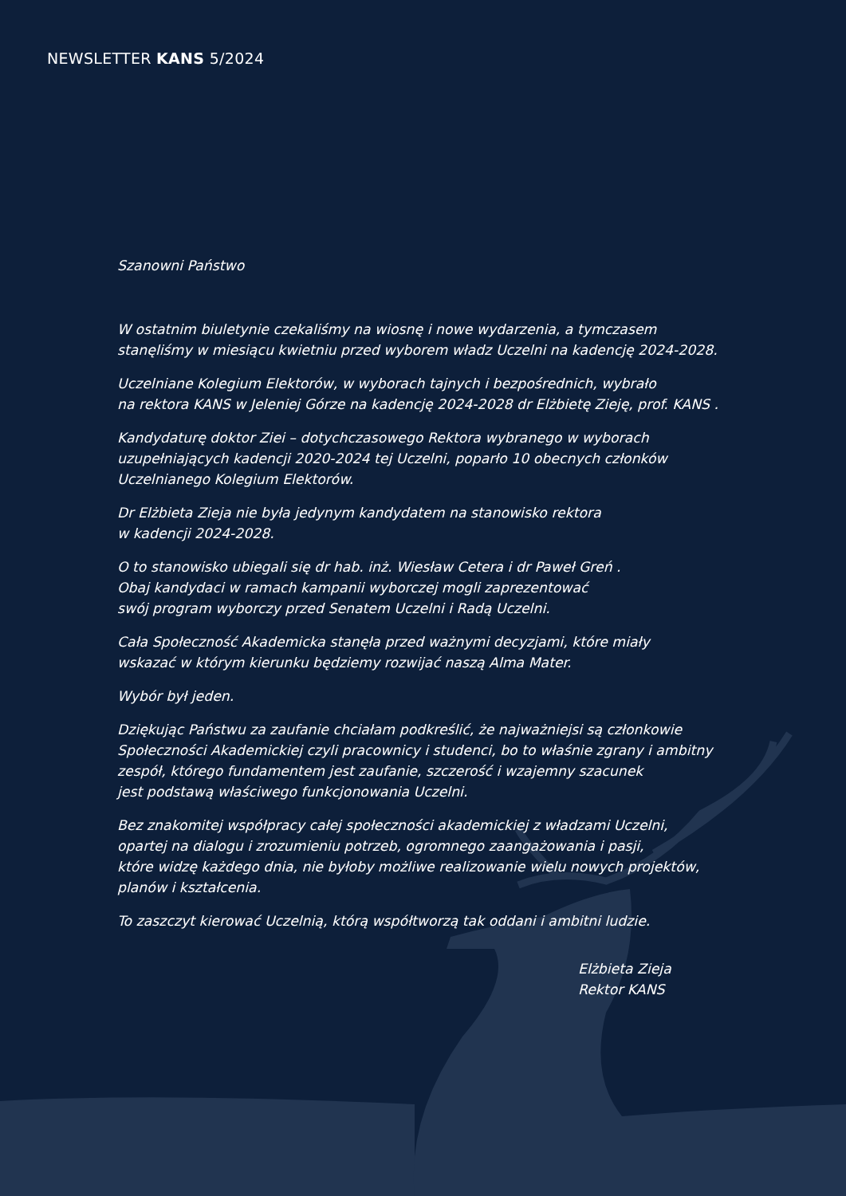NEWSLETTER KANS 5/2024
Szanowni Państwo
W ostatnim biuletynie czekaliśmy na wiosnę i nowe wydarzenia, a tymczasem
stanęliśmy w miesiącu kwietniu przed wyborem władz Uczelni na kadencję 2024-2028.
Uczelniane Kolegium Elektorów, w wyborach tajnych i bezpośrednich, wybrało
na rektora KANS w Jeleniej Górze na kadencję 2024-2028 dr Elżbietę Zieję, prof. KANS .
Kandydaturę doktor Ziei – dotychczasowego Rektora wybranego w wyborach
uzupełniających kadencji 2020-2024 tej Uczelni, poparło 10 obecnych członków
Uczelnianego Kolegium Elektorów.
Dr Elżbieta Zieja nie była jedynym kandydatem na stanowisko rektora
w kadencji 2024-2028.
O to stanowisko ubiegali się dr hab. inż. Wiesław Cetera i dr Paweł Greń .
Obaj kandydaci w ramach kampanii wyborczej mogli zaprezentować
swój program wyborczy przed Senatem Uczelni i Radą Uczelni.
Cała Społeczność Akademicka stanęła przed ważnymi decyzjami, które miały
wskazać w którym kierunku będziemy rozwijać naszą Alma Mater.
Wybór był jeden.
Dziękując Państwu za zaufanie chciałam podkreślić, że najważniejsi są członkowie
Społeczności Akademickiej czyli pracownicy i studenci, bo to właśnie zgrany i ambitny
zespół, którego fundamentem jest zaufanie, szczerość i wzajemny szacunek
jest podstawą właściwego funkcjonowania Uczelni.
Bez znakomitej współpracy całej społeczności akademickiej z władzami Uczelni,
opartej na dialogu i zrozumieniu potrzeb, ogromnego zaangażowania i pasji,
które widzę każdego dnia, nie byłoby możliwe realizowanie wielu nowych projektów,
planów i kształcenia.
To zaszczyt kierować Uczelnią, którą współtworzą tak oddani i ambitni ludzie.
Elżbieta Zieja
Rektor KANS